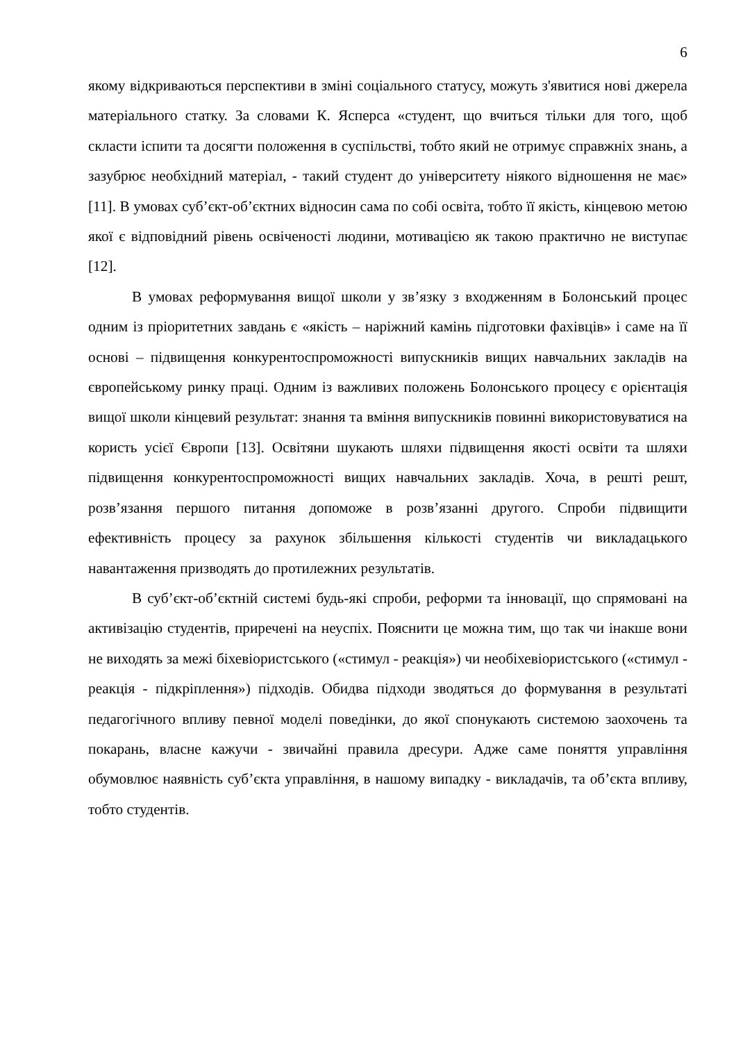6
якому відкриваються перспективи в зміні соціального статусу, можуть з'явитися нові джерела матеріального статку. За словами К. Ясперса «студент, що вчиться тільки для того, щоб скласти іспити та досягти положення в суспільстві, тобто який не отримує справжніх знань, а зазубрює необхідний матеріал, - такий студент до університету ніякого відношення не має» [11]. В умовах суб’єкт-об’єктних відносин сама по собі освіта, тобто її якість, кінцевою метою якої є відповідний рівень освіченості людини, мотивацією як такою практично не виступає [12].
В умовах реформування вищої школи у зв’язку з входженням в Болонський процес одним із пріоритетних завдань є «якість – наріжний камінь підготовки фахівців» і саме на її основі – підвищення конкурентоспроможності випускників вищих навчальних закладів на європейському ринку праці. Одним із важливих положень Болонського процесу є орієнтація вищої школи кінцевий результат: знання та вміння випускників повинні використовуватися на користь усієї Європи [13]. Освітяни шукають шляхи підвищення якості освіти та шляхи підвищення конкурентоспроможності вищих навчальних закладів. Хоча, в решті решт, розв’язання першого питання допоможе в розв’язанні другого. Спроби підвищити ефективність процесу за рахунок збільшення кількості студентів чи викладацького навантаження призводять до протилежних результатів.
В суб’єкт-об’єктній системі будь-які спроби, реформи та інновації, що спрямовані на активізацію студентів, приречені на неуспіх. Пояснити це можна тим, що так чи інакше вони не виходять за межі біхевіористського («стимул - реакція») чи необіхевіористського («стимул - реакція - підкріплення») підходів. Обидва підходи зводяться до формування в результаті педагогічного впливу певної моделі поведінки, до якої спонукають системою заохочень та покарань, власне кажучи - звичайні правила дресури. Адже саме поняття управління обумовлює наявність суб’єкта управління, в нашому випадку - викладачів, та об’єкта впливу, тобто студентів.